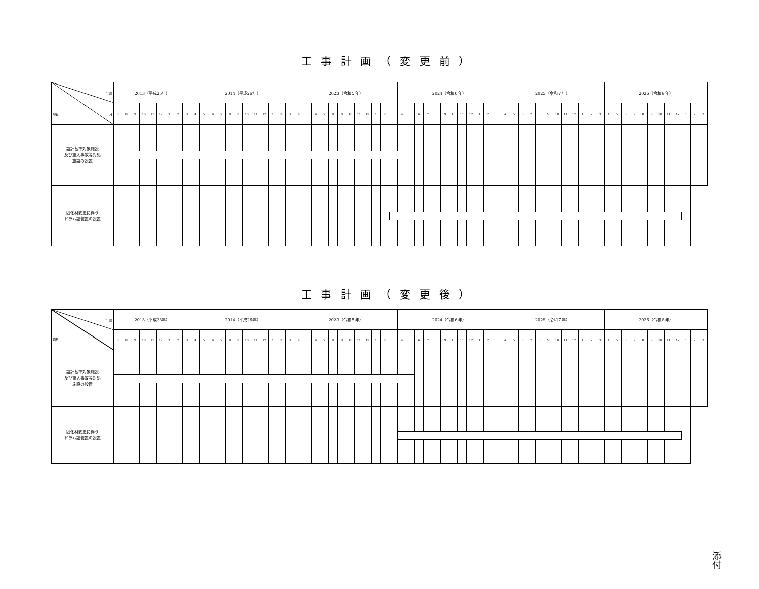工事計画（変更前）
| 年度 項目 月 | 2013（平成25年） | | | | | | | | | 2014（平成26年） | | | | | | | | | | | | 2023（令和５年） | | | | | | | | | | | | 2024（令和６年） | | | | | | | | | | | | 2025（令和７年） | | | | | | | | | | | | 2026（令和８年） | | | | | | | | | | | |
| | 7 | 8 | 9 | 10 | 11 | 12 | 1 | 2 | 3 | 4 | 5 | 6 | 7 | 8 | 9 | 10 | 11 | 12 | 1 | 2 | 3 | 4 | 5 | 6 | 7 | 8 | 9 | 10 | 11 | 12 | 1 | 2 | 3 | 4 | 5 | 6 | 7 | 8 | 9 | 10 | 11 | 12 | 1 | 2 | 3 | 4 | 5 | 6 | 7 | 8 | 9 | 10 | 11 | 12 | 1 | 2 | 3 | 4 | 5 | 6 | 7 | 8 | 9 | 10 | 11 | 12 | 1 | 2 | 3 |
| 設計基準対象施設 及び重大事故等対処 施設の設置 | | | | | | | | | | | | | | | | | | | | | | | | | | | | | | | | | | | | | | | | | | | | | | | | | | | | | | | | | | | | | | | | | | | | | |
| 固化材変更に伴う ドラム詰装置の設置 | | | | | | | | | | | | | | | | | | | | | | | | | | | | | | | | | | | | | | | | | | | | | | | | | | | | | | | | | | | | | | | | | | | | | |
工事計画（変更後）
| 年度 項目 | 2013（平成25年） | | | | | | | | | 2014（平成26年） | | | | | | | | | | | | 2023（令和５年） | | | | | | | | | | | | 2024（令和６年） | | | | | | | | | | | | 2025（令和７年） | | | | | | | | | | | | 2026（令和８年） | | | | | | | | | | | |
| | 7 | 8 | 9 | 10 | 11 | 12 | 1 | 2 | 3 | 4 | 5 | 6 | 7 | 8 | 9 | 10 | 11 | 12 | 1 | 2 | 3 | 4 | 5 | 6 | 7 | 8 | 9 | 10 | 11 | 12 | 1 | 2 | 3 | 4 | 5 | 6 | 7 | 8 | 9 | 10 | 11 | 12 | 1 | 2 | 3 | 4 | 5 | 6 | 7 | 8 | 9 | 10 | 11 | 12 | 1 | 2 | 3 | 4 | 5 | 6 | 7 | 8 | 9 | 10 | 11 | 12 | 1 | 2 | 3 |
| 設計基準対象施設 及び重大事故等対処 施設の設置 | | | | | | | | | | | | | | | | | | | | | | | | | | | | | | | | | | | | | | | | | | | | | | | | | | | | | | | | | | | | | | | | | | | | | |
| 固化材変更に伴う ドラム詰装置の設置 | | | | | | | | | | | | | | | | | | | | | | | | | | | | | | | | | | | | | | | | | | | | | | | | | | | | | | | | | | | | | | | | | | | | | |
添付